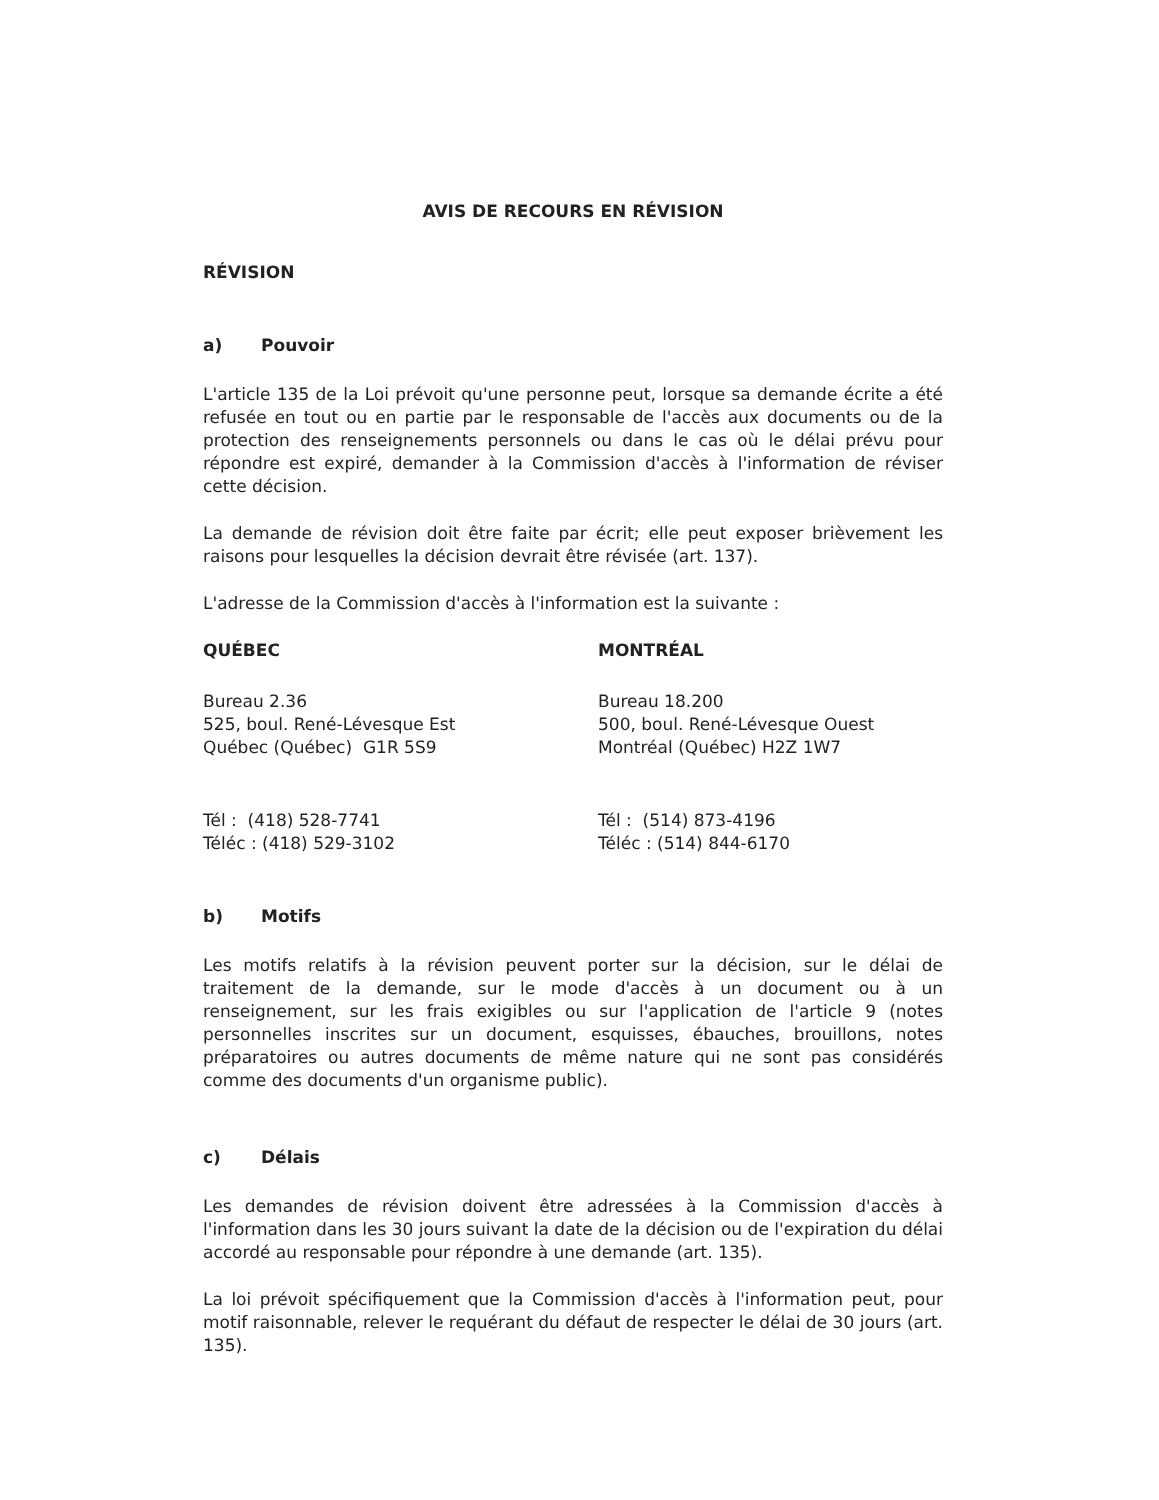AVIS DE RECOURS EN RÉVISION
RÉVISION
a) Pouvoir
L'article 135 de la Loi prévoit qu'une personne peut, lorsque sa demande écrite a été refusée en tout ou en partie par le responsable de l'accès aux documents ou de la protection des renseignements personnels ou dans le cas où le délai prévu pour répondre est expiré, demander à la Commission d'accès à l'information de réviser cette décision.
La demande de révision doit être faite par écrit; elle peut exposer brièvement les raisons pour lesquelles la décision devrait être révisée (art. 137).
L'adresse de la Commission d'accès à l'information est la suivante :
QUÉBEC
Bureau 2.36
525, boul. René-Lévesque Est
Québec (Québec) G1R 5S9
Tél : (418) 528-7741
Téléc : (418) 529-3102
MONTRÉAL
Bureau 18.200
500, boul. René-Lévesque Ouest
Montréal (Québec) H2Z 1W7
Tél : (514) 873-4196
Téléc : (514) 844-6170
b) Motifs
Les motifs relatifs à la révision peuvent porter sur la décision, sur le délai de traitement de la demande, sur le mode d'accès à un document ou à un renseignement, sur les frais exigibles ou sur l'application de l'article 9 (notes personnelles inscrites sur un document, esquisses, ébauches, brouillons, notes préparatoires ou autres documents de même nature qui ne sont pas considérés comme des documents d'un organisme public).
c) Délais
Les demandes de révision doivent être adressées à la Commission d'accès à l'information dans les 30 jours suivant la date de la décision ou de l'expiration du délai accordé au responsable pour répondre à une demande (art. 135).
La loi prévoit spécifiquement que la Commission d'accès à l'information peut, pour motif raisonnable, relever le requérant du défaut de respecter le délai de 30 jours (art. 135).